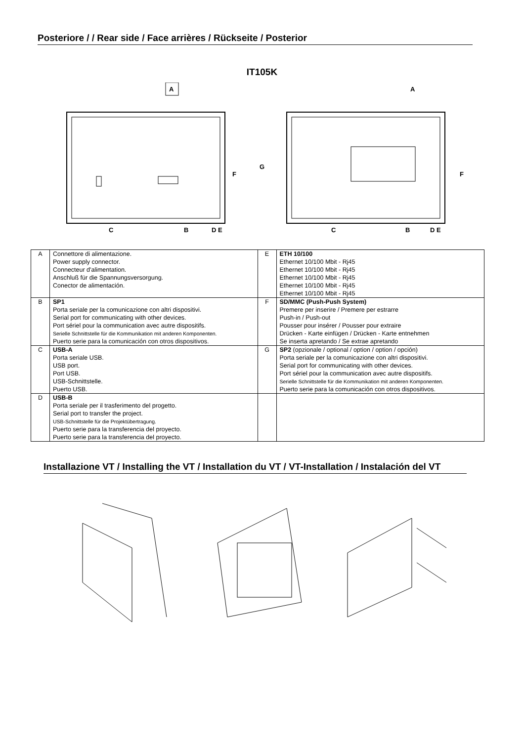Posteriore / / Rear side / Face arrières / Rückseite / Posterior
IT105K
A
C
B
D E
F
G
A
F
C
B
D E
| A | Connettore di alimentazione. Power supply connector. Connecteur d'alimentation. Anschluß für die Spannungsversorgung. Conector de alimentación. | E | ETH 10/100 Ethernet 10/100 Mbit - Rj45 Ethernet 10/100 Mbit - Rj45 Ethernet 10/100 Mbit - Rj45 Ethernet 10/100 Mbit - Rj45 Ethernet 10/100 Mbit - Rj45 |
| B | SP1 Porta seriale per la comunicazione con altri dispositivi. Serial port for communicating with other devices. Port sériel pour la communication avec autre dispositifs. Serielle Schnittstelle für die Kommunikation mit anderen Komponenten. Puerto serie para la comunicación con otros dispositivos. | F | SD/MMC (Push-Push System) Premere per inserire / Premere per estrarre Push-in / Push-out Pousser pour insérer / Pousser pour extraire Drücken - Karte einfügen / Drücken - Karte entnehmen Se inserta apretando / Se extrae apretando |
| C | USB-A Porta seriale USB. USB port. Port USB. USB-Schnittstelle. Puerto USB. | G | SP2 (opzionale / optional / option / option / opción) Porta seriale per la comunicazione con altri dispositivi. Serial port for communicating with other devices. Port sériel pour la communication avec autre dispositifs. Serielle Schnittstelle für die Kommunikation mit anderen Komponenten. Puerto serie para la comunicación con otros dispositivos. |
| D | USB-B Porta seriale per il trasferimento del progetto. Serial port to transfer the project. USB-Schnittstelle für die Projektübertragung. Puerto serie para la transferencia del proyecto. Puerto serie para la transferencia del proyecto. | | |
Installazione VT / Installing the VT / Installation du VT / VT-Installation / Instalación del VT